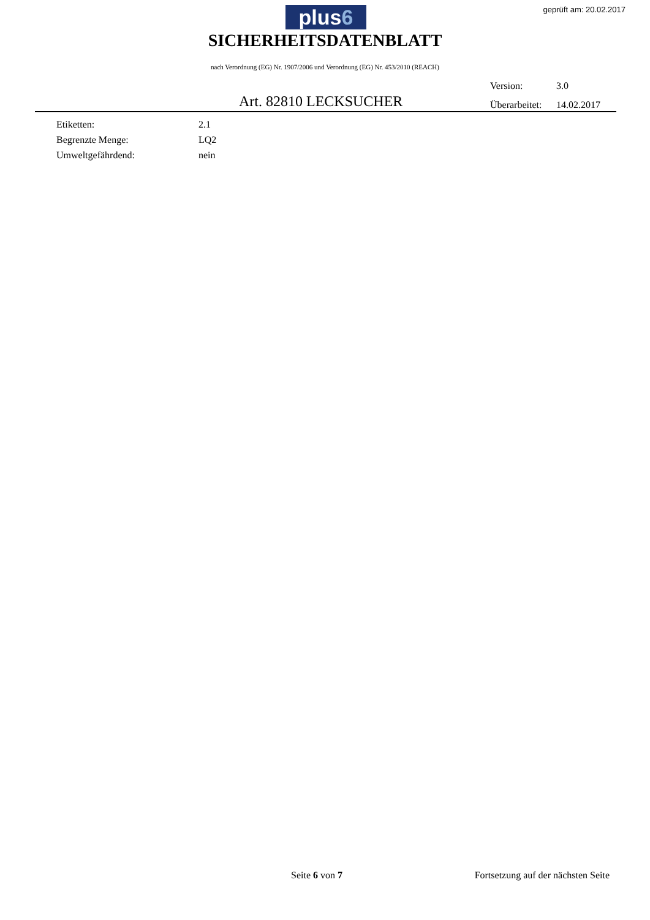plus6 geprüft am: 20.02.2017
SICHERHEITSDATENBLATT
nach Verordnung (EG) Nr. 1907/2006 und Verordnung (EG) Nr. 453/2010 (REACH)
Version: 3.0
Überarbeitet: 14.02.2017
Art. 82810 LECKSUCHER
| Etiketten: | 2.1 |
| Begrenzte Menge: | LQ2 |
| Umweltgefährdend: | nein |
Seite 6 von 7 Fortsetzung auf der nächsten Seite